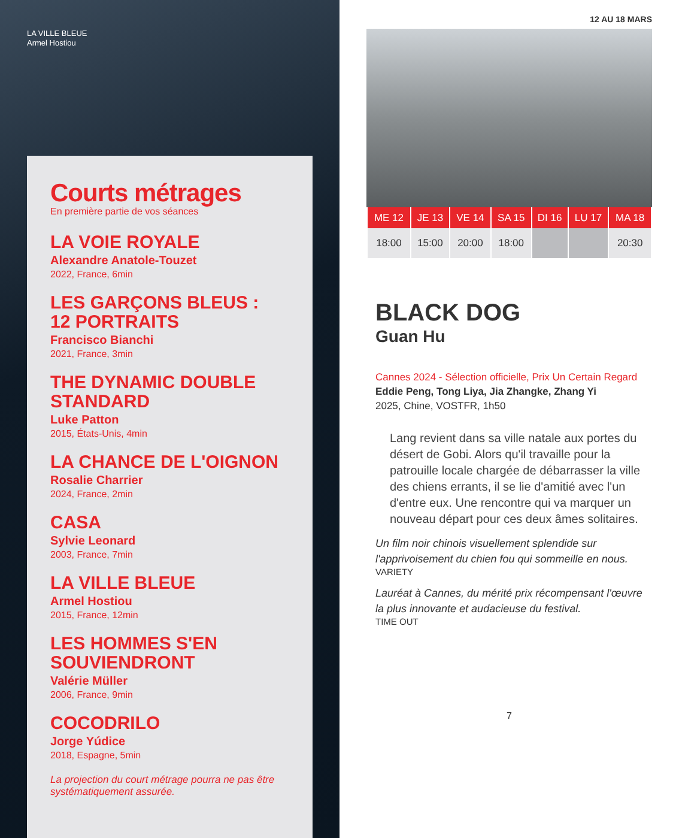LA VILLE BLEUE
Armel Hostiou
Courts métrages
En première partie de vos séances
LA VOIE ROYALE
Alexandre Anatole-Touzet
2022, France, 6min
LES GARÇONS BLEUS :
12 PORTRAITS
Francisco Bianchi
2021, France, 3min
THE DYNAMIC DOUBLE STANDARD
Luke Patton
2015, États-Unis, 4min
LA CHANCE DE L'OIGNON
Rosalie Charrier
2024, France, 2min
CASA
Sylvie Leonard
2003, France, 7min
LA VILLE BLEUE
Armel Hostiou
2015, France, 12min
LES HOMMES S'EN SOUVIENDRONT
Valérie Müller
2006, France, 9min
COCODRILO
Jorge Yúdice
2018, Espagne, 5min
La projection du court métrage pourra ne pas être systématiquement assurée.
12 AU 18 MARS
| ME 12 | JE 13 | VE 14 | SA 15 | DI 16 | LU 17 | MA 18 |
| --- | --- | --- | --- | --- | --- | --- |
| 18:00 | 15:00 | 20:00 | 18:00 | | | 20:30 |
BLACK DOG
Guan Hu
Cannes 2024 - Sélection officielle, Prix Un Certain Regard
Eddie Peng, Tong Liya, Jia Zhangke, Zhang Yi
2025, Chine, VOSTFR, 1h50
Lang revient dans sa ville natale aux portes du désert de Gobi. Alors qu'il travaille pour la patrouille locale chargée de débarrasser la ville des chiens errants, il se lie d'amitié avec l'un d'entre eux. Une rencontre qui va marquer un nouveau départ pour ces deux âmes solitaires.
Un film noir chinois visuellement splendide sur l'apprivoisement du chien fou qui sommeille en nous.
VARIETY
Lauréat à Cannes, du mérité prix récompensant l'œuvre la plus innovante et audacieuse du festival.
TIME OUT
7